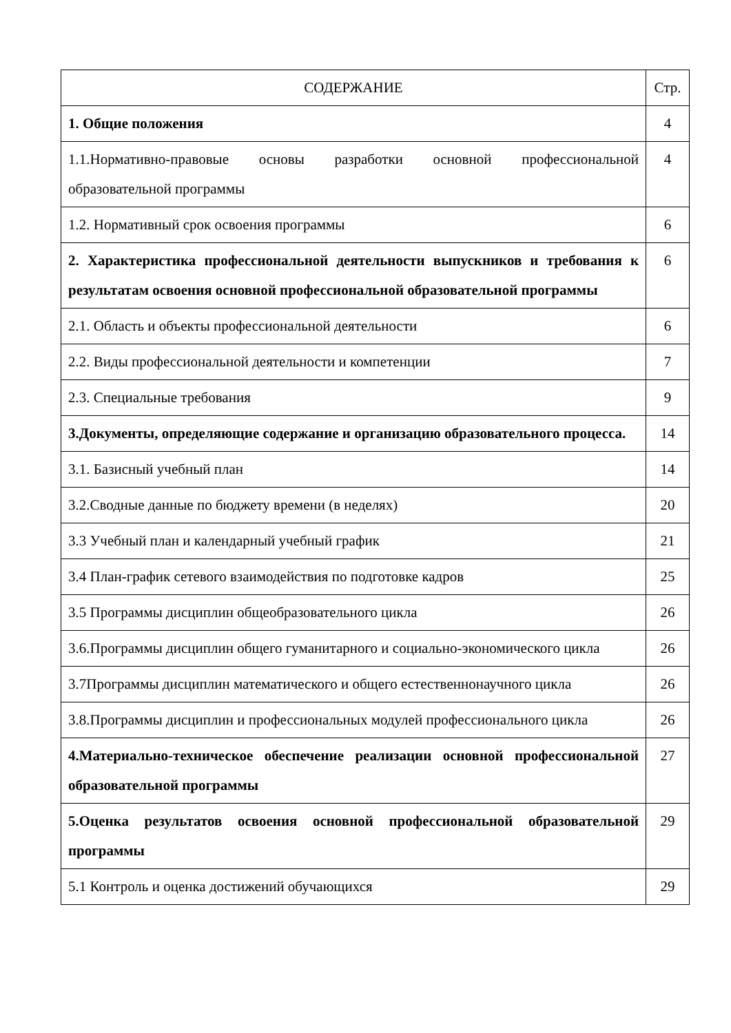| СОДЕРЖАНИЕ | Стр. |
| --- | --- |
| 1. Общие положения | 4 |
| 1.1.Нормативно-правовые основы разработки основной профессиональной образовательной программы | 4 |
| 1.2. Нормативный срок освоения программы | 6 |
| 2. Характеристика профессиональной деятельности выпускников и требования к результатам освоения основной профессиональной образовательной программы | 6 |
| 2.1. Область и объекты профессиональной деятельности | 6 |
| 2.2. Виды профессиональной деятельности и компетенции | 7 |
| 2.3. Специальные требования | 9 |
| 3.Документы, определяющие содержание и организацию образовательного процесса. | 14 |
| 3.1. Базисный учебный план | 14 |
| 3.2.Сводные данные по бюджету времени (в неделях) | 20 |
| 3.3 Учебный план и календарный учебный график | 21 |
| 3.4 План-график сетевого взаимодействия по подготовке кадров | 25 |
| 3.5 Программы дисциплин общеобразовательного цикла | 26 |
| 3.6.Программы дисциплин общего гуманитарного и социально-экономического цикла | 26 |
| 3.7Программы дисциплин математического и общего естественнонаучного цикла | 26 |
| 3.8.Программы дисциплин и профессиональных модулей профессионального цикла | 26 |
| 4.Материально-техническое обеспечение реализации основной профессиональной образовательной программы | 27 |
| 5.Оценка результатов освоения основной профессиональной образовательной программы | 29 |
| 5.1 Контроль и оценка достижений обучающихся | 29 |